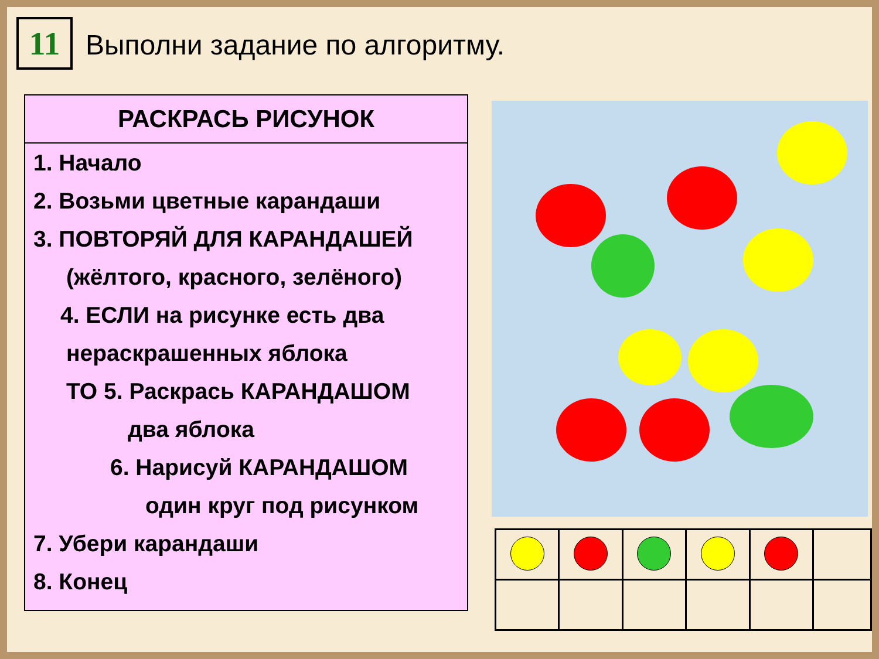11
Выполни задание по алгоритму.
РАСКРАСЬ РИСУНОК
1. Начало
2. Возьми цветные карандаши
3. ПОВТОРЯЙ ДЛЯ КАРАНДАШЕЙ
(жёлтого, красного, зелёного)
4. ЕСЛИ на рисунке есть два
нераскрашенных яблока
ТО 5. Раскрась КАРАНДАШОМ
два яблока
6. Нарисуй КАРАНДАШОМ
один круг под рисунком
7. Убери карандаши
8. Конец